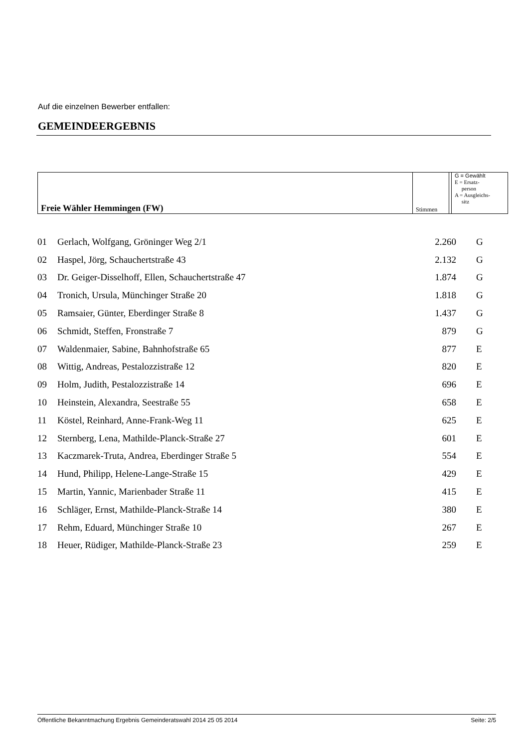Auf die einzelnen Bewerber entfallen:
GEMEINDEERGEBNIS
| Freie Wähler Hemmingen (FW) | Stimmen | | G = Gewählt E = Ersatz- person A = Ausgleichs- sitz |
| 01 | Gerlach, Wolfgang, Gröninger Weg 2/1 | 2.260 | G |
| 02 | Haspel, Jörg, Schauchertstraße 43 | 2.132 | G |
| 03 | Dr. Geiger-Disselhoff, Ellen, Schauchertstraße 47 | 1.874 | G |
| 04 | Tronich, Ursula, Münchinger Straße 20 | 1.818 | G |
| 05 | Ramsaier, Günter, Eberdinger Straße 8 | 1.437 | G |
| 06 | Schmidt, Steffen, Fronstraße 7 | 879 | G |
| 07 | Waldenmaier, Sabine, Bahnhofstraße 65 | 877 | E |
| 08 | Wittig, Andreas, Pestalozzistraße 12 | 820 | E |
| 09 | Holm, Judith, Pestalozzistraße 14 | 696 | E |
| 10 | Heinstein, Alexandra, Seestraße 55 | 658 | E |
| 11 | Köstel, Reinhard, Anne-Frank-Weg 11 | 625 | E |
| 12 | Sternberg, Lena, Mathilde-Planck-Straße 27 | 601 | E |
| 13 | Kaczmarek-Truta, Andrea, Eberdinger Straße 5 | 554 | E |
| 14 | Hund, Philipp, Helene-Lange-Straße 15 | 429 | E |
| 15 | Martin, Yannic, Marienbader Straße 11 | 415 | E |
| 16 | Schläger, Ernst, Mathilde-Planck-Straße 14 | 380 | E |
| 17 | Rehm, Eduard, Münchinger Straße 10 | 267 | E |
| 18 | Heuer, Rüdiger, Mathilde-Planck-Straße 23 | 259 | E |
Öffentliche Bekanntmachung Ergebnis Gemeinderatswahl 2014 25 05 2014 Seite: 2/5